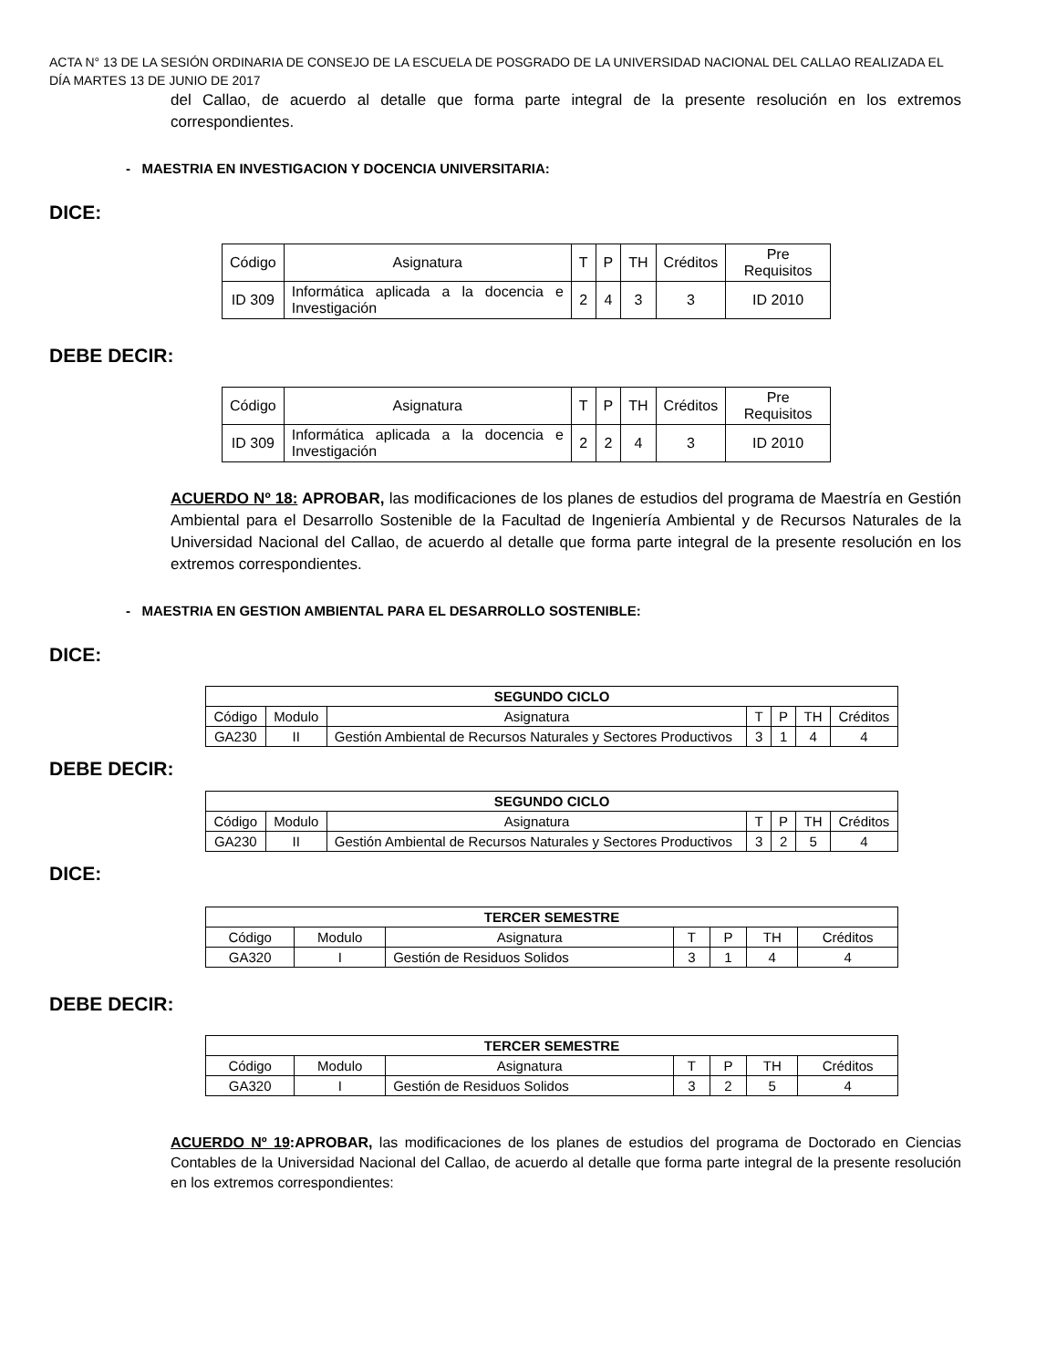ACTA N° 13 DE LA SESIÓN ORDINARIA DE CONSEJO DE LA ESCUELA DE POSGRADO DE LA UNIVERSIDAD NACIONAL DEL CALLAO REALIZADA EL DÍA MARTES 13 DE JUNIO DE 2017
del Callao, de acuerdo al detalle que forma parte integral de la presente resolución en los extremos correspondientes.
- MAESTRIA EN INVESTIGACION Y DOCENCIA UNIVERSITARIA:
DICE:
| Código | Asignatura | T | P | TH | Créditos | Pre Requisitos |
| ID 309 | Informática aplicada a la docencia e Investigación | 2 | 4 | 3 | 3 | ID 2010 |
DEBE DECIR:
| Código | Asignatura | T | P | TH | Créditos | Pre Requisitos |
| ID 309 | Informática aplicada a la docencia e Investigación | 2 | 2 | 4 | 3 | ID 2010 |
ACUERDO Nº 18: APROBAR, las modificaciones de los planes de estudios del programa de Maestría en Gestión Ambiental para el Desarrollo Sostenible de la Facultad de Ingeniería Ambiental y de Recursos Naturales de la Universidad Nacional del Callao, de acuerdo al detalle que forma parte integral de la presente resolución en los extremos correspondientes.
- MAESTRIA EN GESTION AMBIENTAL PARA EL DESARROLLO SOSTENIBLE:
DICE:
| SEGUNDO CICLO | | | | | | |
| --- | --- | --- | --- | --- | --- | --- |
| Código | Modulo | Asignatura | T | P | TH | Créditos |
| GA230 | II | Gestión Ambiental de Recursos Naturales y Sectores Productivos | 3 | 1 | 4 | 4 |
DEBE DECIR:
| SEGUNDO CICLO | | | | | | |
| --- | --- | --- | --- | --- | --- | --- |
| Código | Modulo | Asignatura | T | P | TH | Créditos |
| GA230 | II | Gestión Ambiental de Recursos Naturales y Sectores Productivos | 3 | 2 | 5 | 4 |
DICE:
| TERCER SEMESTRE | | | | | | |
| --- | --- | --- | --- | --- | --- | --- |
| Código | Modulo | Asignatura | T | P | TH | Créditos |
| GA320 | I | Gestión de Residuos Solidos | 3 | 1 | 4 | 4 |
DEBE DECIR:
| TERCER SEMESTRE | | | | | | |
| --- | --- | --- | --- | --- | --- | --- |
| Código | Modulo | Asignatura | T | P | TH | Créditos |
| GA320 | I | Gestión de Residuos Solidos | 3 | 2 | 5 | 4 |
ACUERDO Nº 19:APROBAR, las modificaciones de los planes de estudios del programa de Doctorado en Ciencias Contables de la Universidad Nacional del Callao, de acuerdo al detalle que forma parte integral de la presente resolución en los extremos correspondientes: